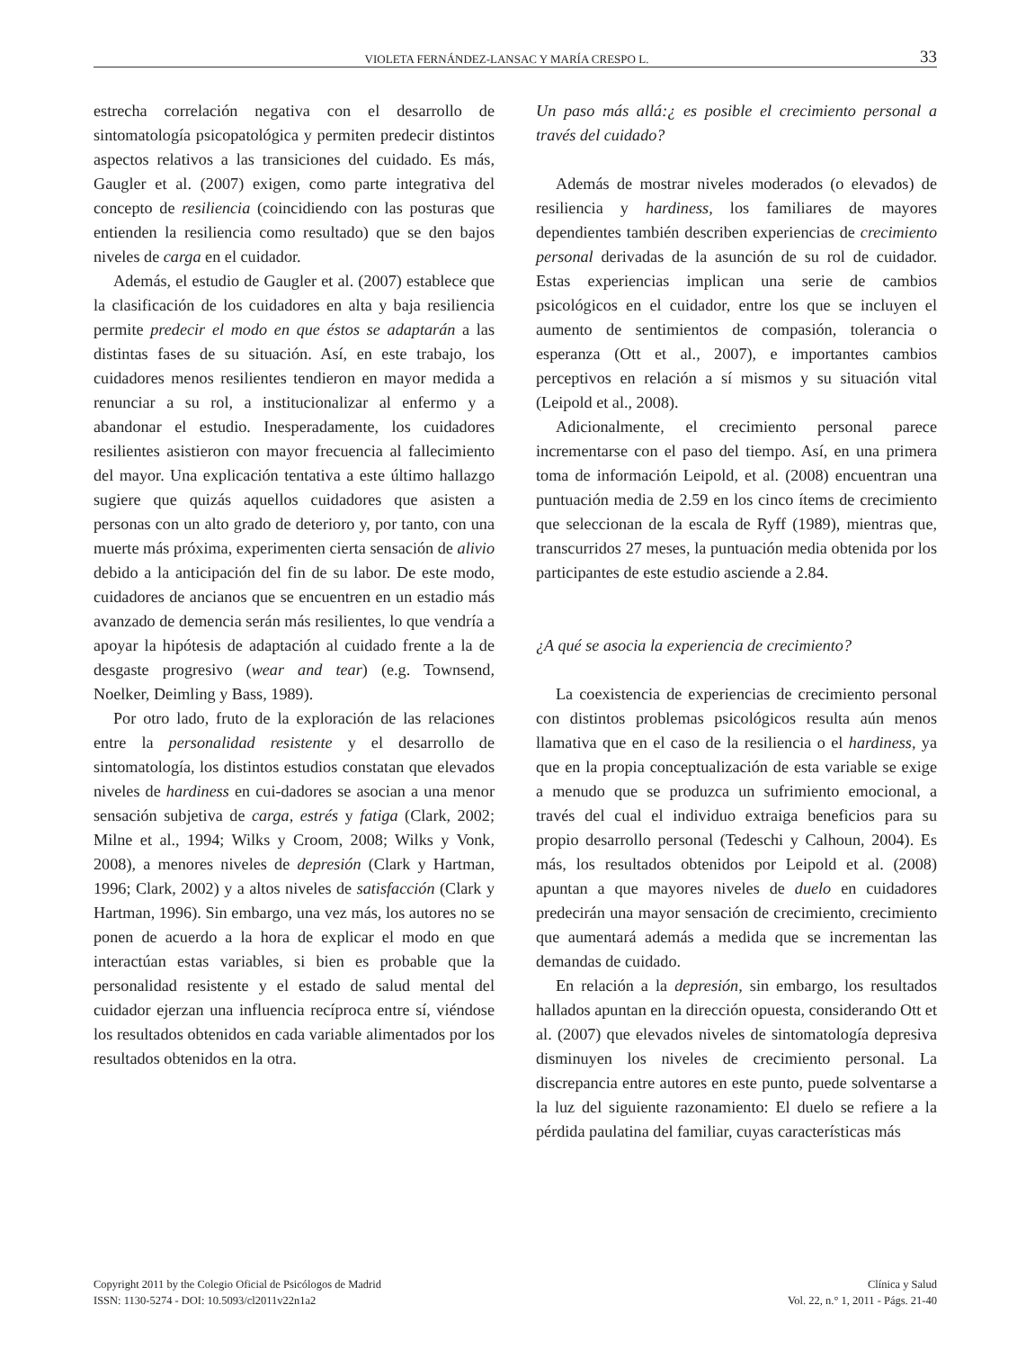VIOLETA FERNÁNDEZ-LANSAC Y MARÍA CRESPO L. 33
estrecha correlación negativa con el desarrollo de sintomatología psicopatológica y permiten predecir distintos aspectos relativos a las transiciones del cuidado. Es más, Gaugler et al. (2007) exigen, como parte integrativa del concepto de resiliencia (coincidiendo con las posturas que entienden la resiliencia como resultado) que se den bajos niveles de carga en el cuidador.
Además, el estudio de Gaugler et al. (2007) establece que la clasificación de los cuidadores en alta y baja resiliencia permite predecir el modo en que éstos se adaptarán a las distintas fases de su situación. Así, en este trabajo, los cuidadores menos resilientes tendieron en mayor medida a renunciar a su rol, a institucionalizar al enfermo y a abandonar el estudio. Inesperadamente, los cuidadores resilientes asistieron con mayor frecuencia al fallecimiento del mayor. Una explicación tentativa a este último hallazgo sugiere que quizás aquellos cuidadores que asisten a personas con un alto grado de deterioro y, por tanto, con una muerte más próxima, experimenten cierta sensación de alivio debido a la anticipación del fin de su labor. De este modo, cuidadores de ancianos que se encuentren en un estadio más avanzado de demencia serán más resilientes, lo que vendría a apoyar la hipótesis de adaptación al cuidado frente a la de desgaste progresivo (wear and tear) (e.g. Townsend, Noelker, Deimling y Bass, 1989).
Por otro lado, fruto de la exploración de las relaciones entre la personalidad resistente y el desarrollo de sintomatología, los distintos estudios constatan que elevados niveles de hardiness en cui-dadores se asocian a una menor sensación subjetiva de carga, estrés y fatiga (Clark, 2002; Milne et al., 1994; Wilks y Croom, 2008; Wilks y Vonk, 2008), a menores niveles de depresión (Clark y Hartman, 1996; Clark, 2002) y a altos niveles de satisfacción (Clark y Hartman, 1996). Sin embargo, una vez más, los autores no se ponen de acuerdo a la hora de explicar el modo en que interactúan estas variables, si bien es probable que la personalidad resistente y el estado de salud mental del cuidador ejerzan una influencia recíproca entre sí, viéndose los resultados obtenidos en cada variable alimentados por los resultados obtenidos en la otra.
Un paso más allá:¿ es posible el crecimiento personal a través del cuidado?
Además de mostrar niveles moderados (o elevados) de resiliencia y hardiness, los familiares de mayores dependientes también describen experiencias de crecimiento personal derivadas de la asunción de su rol de cuidador. Estas experiencias implican una serie de cambios psicológicos en el cuidador, entre los que se incluyen el aumento de sentimientos de compasión, tolerancia o esperanza (Ott et al., 2007), e importantes cambios perceptivos en relación a sí mismos y su situación vital (Leipold et al., 2008).
Adicionalmente, el crecimiento personal parece incrementarse con el paso del tiempo. Así, en una primera toma de información Leipold, et al. (2008) encuentran una puntuación media de 2.59 en los cinco ítems de crecimiento que seleccionan de la escala de Ryff (1989), mientras que, transcurridos 27 meses, la puntuación media obtenida por los participantes de este estudio asciende a 2.84.
¿A qué se asocia la experiencia de crecimiento?
La coexistencia de experiencias de crecimiento personal con distintos problemas psicológicos resulta aún menos llamativa que en el caso de la resiliencia o el hardiness, ya que en la propia conceptualización de esta variable se exige a menudo que se produzca un sufrimiento emocional, a través del cual el individuo extraiga beneficios para su propio desarrollo personal (Tedeschi y Calhoun, 2004). Es más, los resultados obtenidos por Leipold et al. (2008) apuntan a que mayores niveles de duelo en cuidadores predecirán una mayor sensación de crecimiento, crecimiento que aumentará además a medida que se incrementan las demandas de cuidado.
En relación a la depresión, sin embargo, los resultados hallados apuntan en la dirección opuesta, considerando Ott et al. (2007) que elevados niveles de sintomatología depresiva disminuyen los niveles de crecimiento personal. La discrepancia entre autores en este punto, puede solventarse a la luz del siguiente razonamiento: El duelo se refiere a la pérdida paulatina del familiar, cuyas características más
Copyright 2011 by the Colegio Oficial de Psicólogos de Madrid
ISSN: 1130-5274 - DOI: 10.5093/cl2011v22n1a2
Clínica y Salud
Vol. 22, n.° 1, 2011 - Págs. 21-40